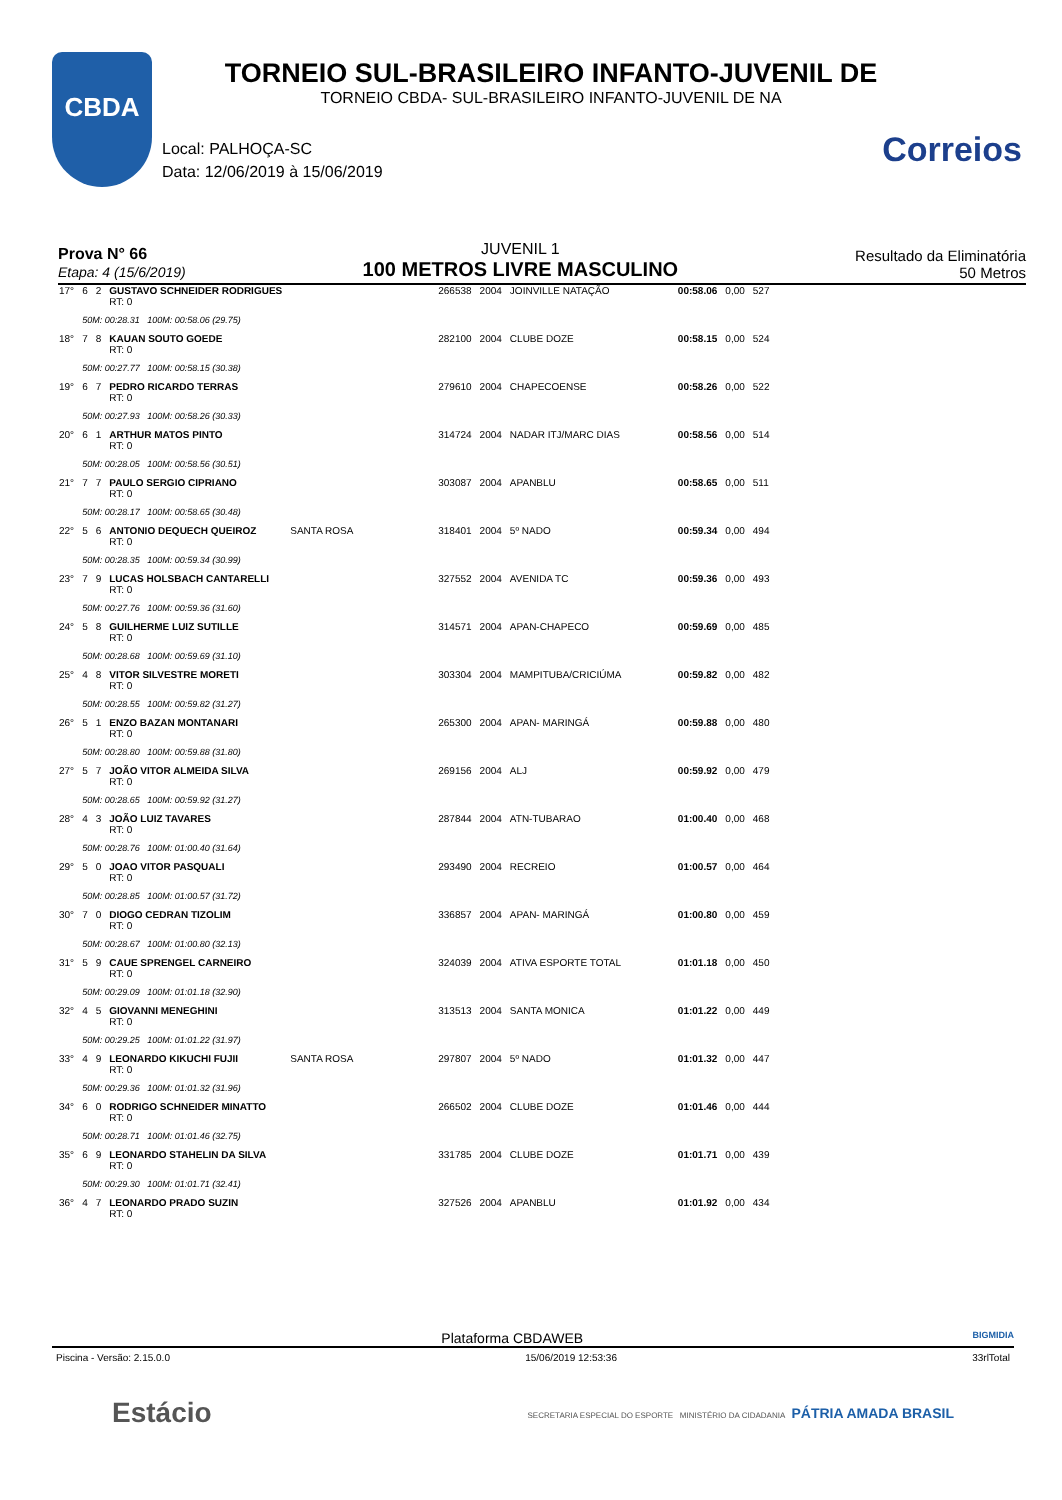CBDA
Correios
TORNEIO SUL-BRASILEIRO INFANTO-JUVENIL DE
TORNEIO CBDA- SUL-BRASILEIRO INFANTO-JUVENIL DE NA
Local: PALHOÇA-SC
Data: 12/06/2019 à 15/06/2019
Prova N° 66
Etapa: 4 (15/6/2019)
JUVENIL 1
100 METROS LIVRE MASCULINO
Resultado da Eliminatória
50 Metros
| 17° | 6 | 2 | GUSTAVO SCHNEIDER RODRIGUES RT: 0 | | 266538 | 2004 | JOINVILLE NATAÇÃO | 00:58.06 | 0,00 | 527 |
| | 50M: 00:28.31 100M: 00:58.06 (29.75) | | | | | | | | | |
| 18° | 7 | 8 | KAUAN SOUTO GOEDE RT: 0 | | 282100 | 2004 | CLUBE DOZE | 00:58.15 | 0,00 | 524 |
| | 50M: 00:27.77 100M: 00:58.15 (30.38) | | | | | | | | | |
| 19° | 6 | 7 | PEDRO RICARDO TERRAS RT: 0 | | 279610 | 2004 | CHAPECOENSE | 00:58.26 | 0,00 | 522 |
| | 50M: 00:27.93 100M: 00:58.26 (30.33) | | | | | | | | | |
| 20° | 6 | 1 | ARTHUR MATOS PINTO RT: 0 | | 314724 | 2004 | NADAR ITJ/MARC DIAS | 00:58.56 | 0,00 | 514 |
| | 50M: 00:28.05 100M: 00:58.56 (30.51) | | | | | | | | | |
| 21° | 7 | 7 | PAULO SERGIO CIPRIANO RT: 0 | | 303087 | 2004 | APANBLU | 00:58.65 | 0,00 | 511 |
| | 50M: 00:28.17 100M: 00:58.65 (30.48) | | | | | | | | | |
| 22° | 5 | 6 | ANTONIO DEQUECH QUEIROZ RT: 0 | SANTA ROSA | 318401 | 2004 | 5º NADO | 00:59.34 | 0,00 | 494 |
| | 50M: 00:28.35 100M: 00:59.34 (30.99) | | | | | | | | | |
| 23° | 7 | 9 | LUCAS HOLSBACH CANTARELLI RT: 0 | | 327552 | 2004 | AVENIDA TC | 00:59.36 | 0,00 | 493 |
| | 50M: 00:27.76 100M: 00:59.36 (31.60) | | | | | | | | | |
| 24° | 5 | 8 | GUILHERME LUIZ SUTILLE RT: 0 | | 314571 | 2004 | APAN-CHAPECO | 00:59.69 | 0,00 | 485 |
| | 50M: 00:28.68 100M: 00:59.69 (31.10) | | | | | | | | | |
| 25° | 4 | 8 | VITOR SILVESTRE MORETI RT: 0 | | 303304 | 2004 | MAMPITUBA/CRICIÚMA | 00:59.82 | 0,00 | 482 |
| | 50M: 00:28.55 100M: 00:59.82 (31.27) | | | | | | | | | |
| 26° | 5 | 1 | ENZO BAZAN MONTANARI RT: 0 | | 265300 | 2004 | APAN- MARINGÁ | 00:59.88 | 0,00 | 480 |
| | 50M: 00:28.80 100M: 00:59.88 (31.80) | | | | | | | | | |
| 27° | 5 | 7 | JOÃO VITOR ALMEIDA SILVA RT: 0 | | 269156 | 2004 | ALJ | 00:59.92 | 0,00 | 479 |
| | 50M: 00:28.65 100M: 00:59.92 (31.27) | | | | | | | | | |
| 28° | 4 | 3 | JOÃO LUIZ TAVARES RT: 0 | | 287844 | 2004 | ATN-TUBARAO | 01:00.40 | 0,00 | 468 |
| | 50M: 00:28.76 100M: 01:00.40 (31.64) | | | | | | | | | |
| 29° | 5 | 0 | JOAO VITOR PASQUALI RT: 0 | | 293490 | 2004 | RECREIO | 01:00.57 | 0,00 | 464 |
| | 50M: 00:28.85 100M: 01:00.57 (31.72) | | | | | | | | | |
| 30° | 7 | 0 | DIOGO CEDRAN TIZOLIM RT: 0 | | 336857 | 2004 | APAN- MARINGÁ | 01:00.80 | 0,00 | 459 |
| | 50M: 00:28.67 100M: 01:00.80 (32.13) | | | | | | | | | |
| 31° | 5 | 9 | CAUE SPRENGEL CARNEIRO RT: 0 | | 324039 | 2004 | ATIVA ESPORTE TOTAL | 01:01.18 | 0,00 | 450 |
| | 50M: 00:29.09 100M: 01:01.18 (32.90) | | | | | | | | | |
| 32° | 4 | 5 | GIOVANNI MENEGHINI RT: 0 | | 313513 | 2004 | SANTA MONICA | 01:01.22 | 0,00 | 449 |
| | 50M: 00:29.25 100M: 01:01.22 (31.97) | | | | | | | | | |
| 33° | 4 | 9 | LEONARDO KIKUCHI FUJII RT: 0 | SANTA ROSA | 297807 | 2004 | 5º NADO | 01:01.32 | 0,00 | 447 |
| | 50M: 00:29.36 100M: 01:01.32 (31.96) | | | | | | | | | |
| 34° | 6 | 0 | RODRIGO SCHNEIDER MINATTO RT: 0 | | 266502 | 2004 | CLUBE DOZE | 01:01.46 | 0,00 | 444 |
| | 50M: 00:28.71 100M: 01:01.46 (32.75) | | | | | | | | | |
| 35° | 6 | 9 | LEONARDO STAHELIN DA SILVA RT: 0 | | 331785 | 2004 | CLUBE DOZE | 01:01.71 | 0,00 | 439 |
| | 50M: 00:29.30 100M: 01:01.71 (32.41) | | | | | | | | | |
| 36° | 4 | 7 | LEONARDO PRADO SUZIN RT: 0 | | 327526 | 2004 | APANBLU | 01:01.92 | 0,00 | 434 |
Plataforma CBDAWEB BIGMIDIA
Piscina - Versão: 2.15.0.0 15/06/2019 12:53:36 33rlTotal
Estácio SECRETARIA ESPECIAL DO ESPORTE MINISTÉRIO DA CIDADANIA PÁTRIA AMADA BRASIL